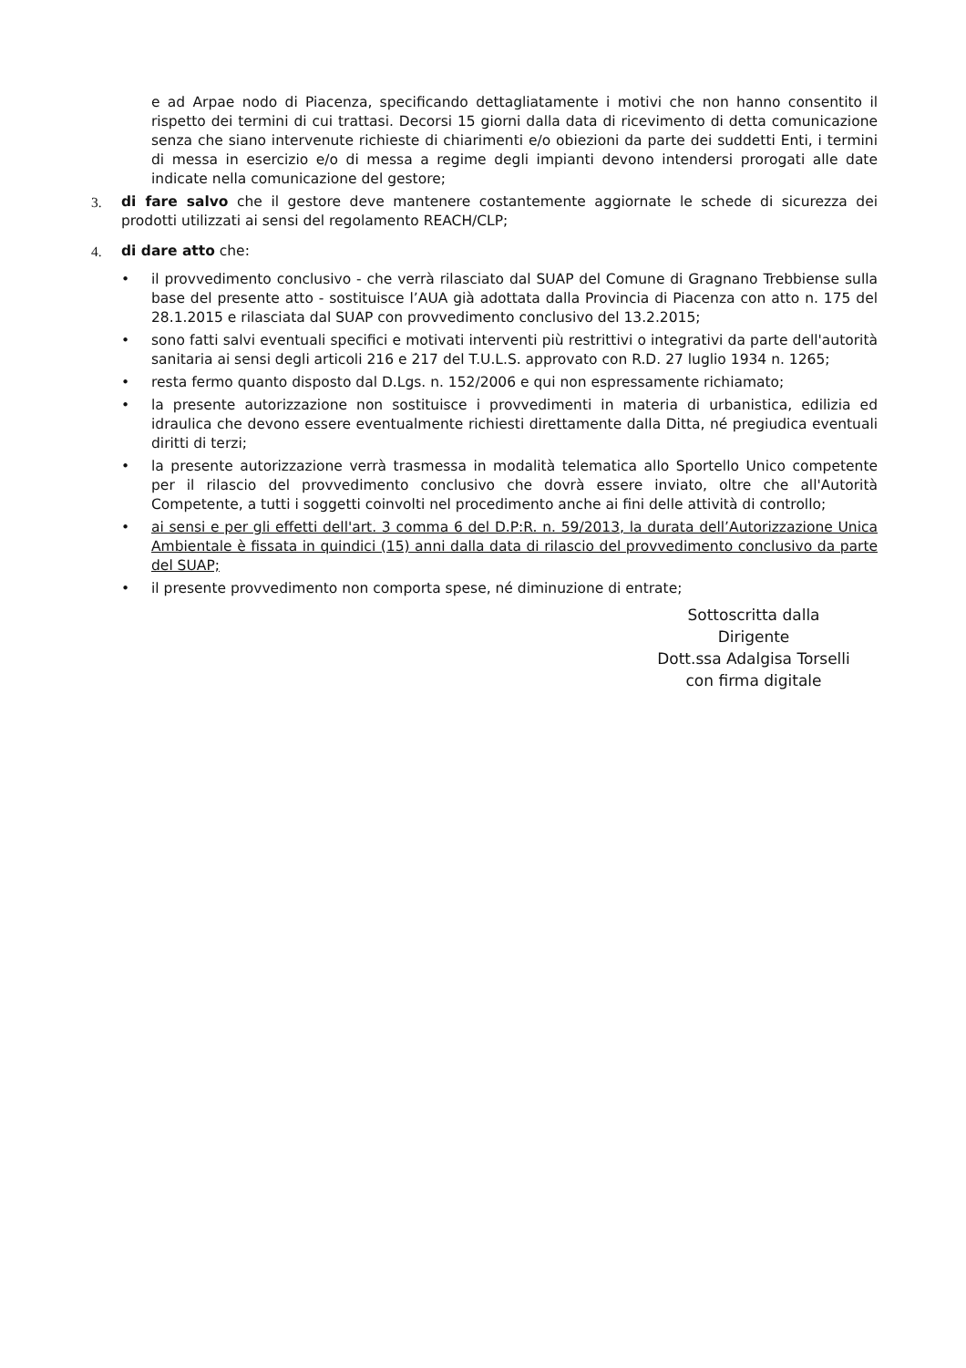e ad Arpae nodo di Piacenza, specificando dettagliatamente i motivi che non hanno consentito il rispetto dei termini di cui trattasi. Decorsi 15 giorni dalla data di ricevimento di detta comunicazione senza che siano intervenute richieste di chiarimenti e/o obiezioni da parte dei suddetti Enti, i termini di messa in esercizio e/o di messa a regime degli impianti devono intendersi prorogati alle date indicate nella comunicazione del gestore;
3. di fare salvo che il gestore deve mantenere costantemente aggiornate le schede di sicurezza dei prodotti utilizzati ai sensi del regolamento REACH/CLP;
4. di dare atto che:
• il provvedimento conclusivo - che verrà rilasciato dal SUAP del Comune di Gragnano Trebbiense sulla base del presente atto - sostituisce l’AUA già adottata dalla Provincia di Piacenza con atto n. 175 del 28.1.2015 e rilasciata dal SUAP con provvedimento conclusivo del 13.2.2015;
• sono fatti salvi eventuali specifici e motivati interventi più restrittivi o integrativi da parte dell'autorità sanitaria ai sensi degli articoli 216 e 217 del T.U.L.S. approvato con R.D. 27 luglio 1934 n. 1265;
• resta fermo quanto disposto dal D.Lgs. n. 152/2006 e qui non espressamente richiamato;
• la presente autorizzazione non sostituisce i provvedimenti in materia di urbanistica, edilizia ed idraulica che devono essere eventualmente richiesti direttamente dalla Ditta, né pregiudica eventuali diritti di terzi;
• la presente autorizzazione verrà trasmessa in modalità telematica allo Sportello Unico competente per il rilascio del provvedimento conclusivo che dovrà essere inviato, oltre che all'Autorità Competente, a tutti i soggetti coinvolti nel procedimento anche ai fini delle attività di controllo;
• ai sensi e per gli effetti dell'art. 3 comma 6 del D.P:R. n. 59/2013, la durata dell’Autorizzazione Unica Ambientale è fissata in quindici (15) anni dalla data di rilascio del provvedimento conclusivo da parte del SUAP;
• il presente provvedimento non comporta spese, né diminuzione di entrate;
Sottoscritta dalla Dirigente
Dott.ssa Adalgisa Torselli
con firma digitale